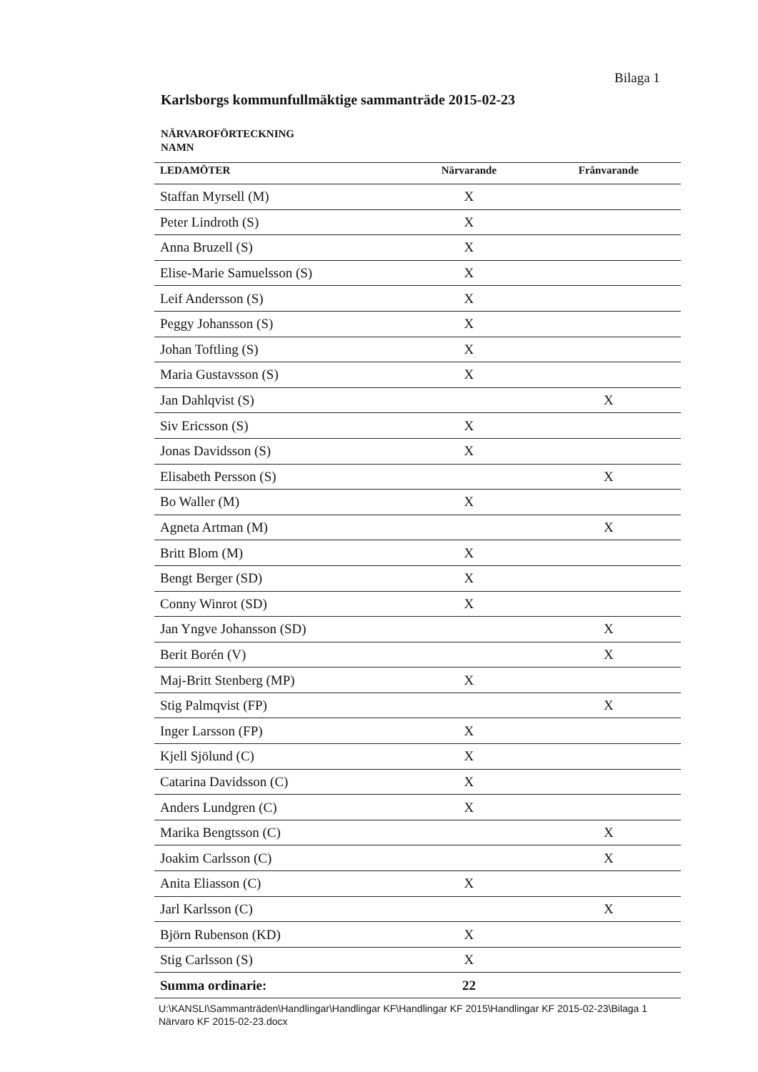Bilaga 1
Karlsborgs kommunfullmäktige sammanträde 2015-02-23
NÄRVAROFÖRTECKNING
NAMN
| LEDAMÖTER | Närvarande | Frånvarande |
| --- | --- | --- |
| Staffan Myrsell (M) | X | |
| Peter Lindroth (S) | X | |
| Anna Bruzell (S) | X | |
| Elise-Marie Samuelsson (S) | X | |
| Leif Andersson (S) | X | |
| Peggy Johansson (S) | X | |
| Johan Toftling (S) | X | |
| Maria Gustavsson (S) | X | |
| Jan Dahlqvist (S) | | X |
| Siv Ericsson (S) | X | |
| Jonas Davidsson (S) | X | |
| Elisabeth Persson (S) | | X |
| Bo Waller (M) | X | |
| Agneta Artman (M) | | X |
| Britt Blom (M) | X | |
| Bengt Berger (SD) | X | |
| Conny Winrot (SD) | X | |
| Jan Yngve Johansson (SD) | | X |
| Berit Borén (V) | | X |
| Maj-Britt Stenberg (MP) | X | |
| Stig Palmqvist (FP) | | X |
| Inger Larsson (FP) | X | |
| Kjell Sjölund (C) | X | |
| Catarina Davidsson (C) | X | |
| Anders Lundgren (C) | X | |
| Marika Bengtsson (C) | | X |
| Joakim Carlsson (C) | | X |
| Anita Eliasson (C) | X | |
| Jarl Karlsson (C) | | X |
| Björn Rubenson (KD) | X | |
| Stig Carlsson (S) | X | |
| Summa ordinarie: | 22 | |
U:\KANSLI\Sammanträden\Handlingar\Handlingar KF\Handlingar KF 2015\Handlingar KF 2015-02-23\Bilaga 1 Närvaro KF 2015-02-23.docx